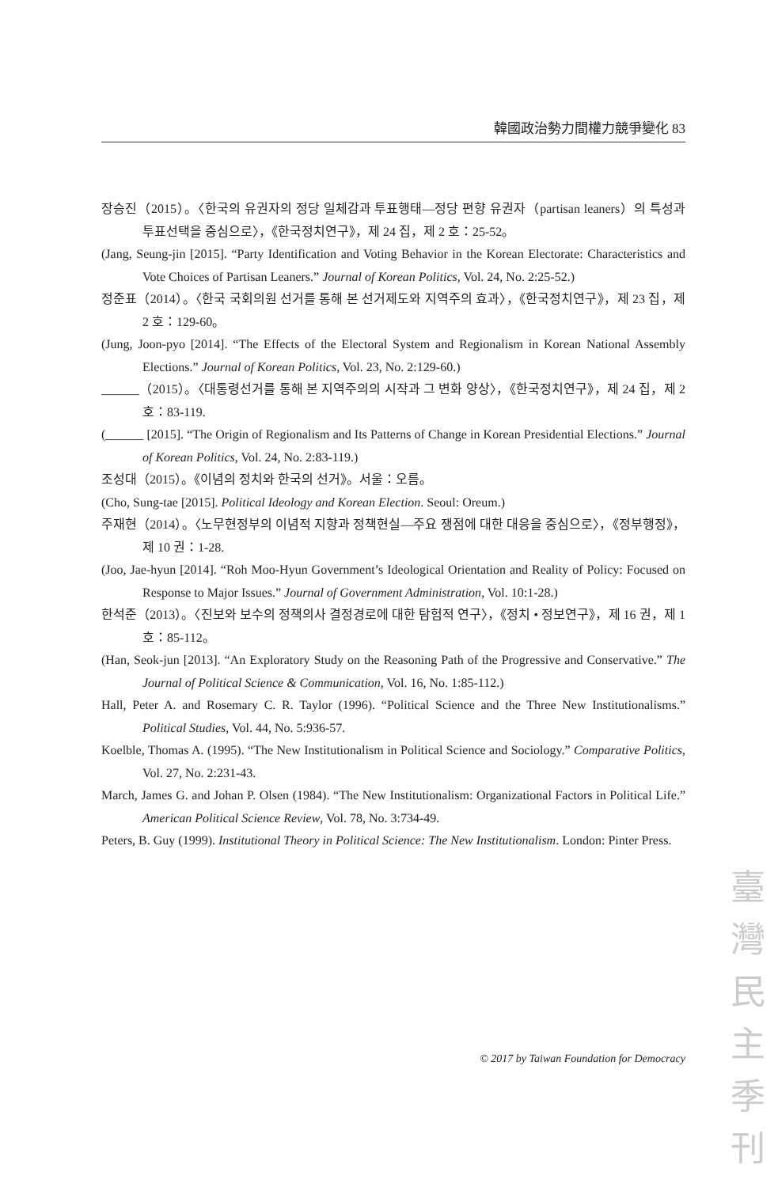韓國政治勢力間權力競爭變化 83
장승진（2015）。〈한국의 유권자의 정당 일체감과 투표행태—정당 편향 유권자（partisan leaners）의 특성과 투표선택을 중심으로〉，《한국정치연구》，제 24 집，제 2 호：25-52。
(Jang, Seung-jin [2015]. “Party Identification and Voting Behavior in the Korean Electorate: Characteristics and Vote Choices of Partisan Leaners.” Journal of Korean Politics, Vol. 24, No. 2:25-52.)
정준표（2014）。〈한국 국회의원 선거를 통해 본 선거제도와 지역주의 효과〉，《한국정치연구》，제 23 집，제 2 호：129-60。
(Jung, Joon-pyo [2014]. “The Effects of the Electoral System and Regionalism in Korean National Assembly Elections.” Journal of Korean Politics, Vol. 23, No. 2:129-60.)
______（2015）。〈대통령선거를 통해 본 지역주의의 시작과 그 변화 양상〉，《한국정치연구》，제 24 집，제 2 호：83-119.
(______ [2015]. “The Origin of Regionalism and Its Patterns of Change in Korean Presidential Elections.” Journal of Korean Politics, Vol. 24, No. 2:83-119.)
조성대（2015）。《이념의 정치와 한국의 선거》。서울：오름。
(Cho, Sung-tae [2015]. Political Ideology and Korean Election. Seoul: Oreum.)
주재현（2014）。〈노무현정부의 이념적 지향과 정책현실—주요 쟁점에 대한 대응을 중심으로〉，《정부행정》，제 10 권：1-28.
(Joo, Jae-hyun [2014]. “Roh Moo-Hyun Government’s Ideological Orientation and Reality of Policy: Focused on Response to Major Issues.” Journal of Government Administration, Vol. 10:1-28.)
한석준（2013）。〈진보와 보수의 정책의사 결정경로에 대한 탐험적 연구〉，《정치 • 정보연구》，제 16 권，제 1 호：85-112。
(Han, Seok-jun [2013]. “An Exploratory Study on the Reasoning Path of the Progressive and Conservative.” The Journal of Political Science & Communication, Vol. 16, No. 1:85-112.)
Hall, Peter A. and Rosemary C. R. Taylor (1996). “Political Science and the Three New Institutionalisms.” Political Studies, Vol. 44, No. 5:936-57.
Koelble, Thomas A. (1995). “The New Institutionalism in Political Science and Sociology.” Comparative Politics, Vol. 27, No. 2:231-43.
March, James G. and Johan P. Olsen (1984). “The New Institutionalism: Organizational Factors in Political Life.” American Political Science Review, Vol. 78, No. 3:734-49.
Peters, B. Guy (1999). Institutional Theory in Political Science: The New Institutionalism. London: Pinter Press.
© 2017 by Taiwan Foundation for Democracy
臺
灣
民
主
季
刊